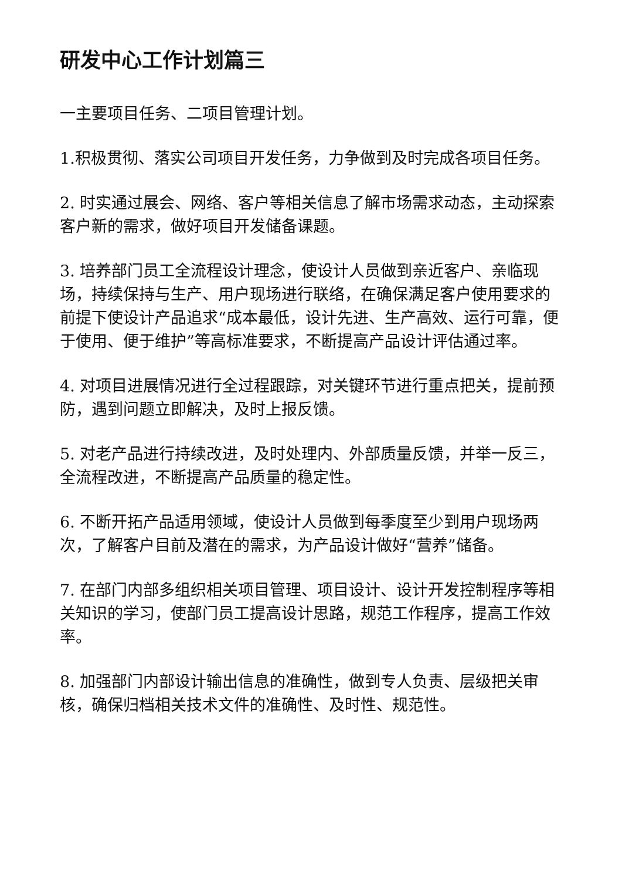研发中心工作计划篇三
一主要项目任务、二项目管理计划。
1.积极贯彻、落实公司项目开发任务，力争做到及时完成各项目任务。
2. 时实通过展会、网络、客户等相关信息了解市场需求动态，主动探索客户新的需求，做好项目开发储备课题。
3. 培养部门员工全流程设计理念，使设计人员做到亲近客户、亲临现场，持续保持与生产、用户现场进行联络，在确保满足客户使用要求的前提下使设计产品追求“成本最低，设计先进、生产高效、运行可靠，便于使用、便于维护”等高标准要求，不断提高产品设计评估通过率。
4. 对项目进展情况进行全过程跟踪，对关键环节进行重点把关，提前预防，遇到问题立即解决，及时上报反馈。
5. 对老产品进行持续改进，及时处理内、外部质量反馈，并举一反三，全流程改进，不断提高产品质量的稳定性。
6. 不断开拓产品适用领域，使设计人员做到每季度至少到用户现场两次，了解客户目前及潜在的需求，为产品设计做好“营养”储备。
7. 在部门内部多组织相关项目管理、项目设计、设计开发控制程序等相关知识的学习，使部门员工提高设计思路，规范工作程序，提高工作效率。
8. 加强部门内部设计输出信息的准确性，做到专人负责、层级把关审核，确保归档相关技术文件的准确性、及时性、规范性。